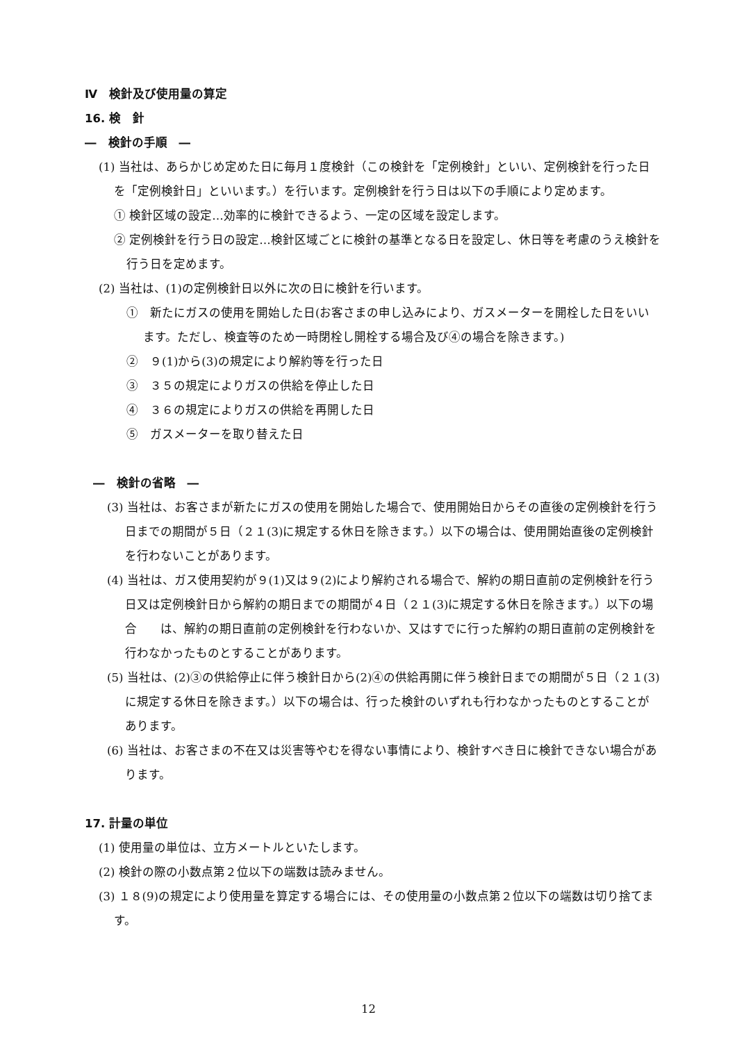Ⅳ　検針及び使用量の算定
16. 検　針
―　検針の手順　―
(1) 当社は、あらかじめ定めた日に毎月１度検針（この検針を「定例検針」といい、定例検針を行った日を「定例検針日」といいます。）を行います。定例検針を行う日は以下の手順により定めます。
① 検針区域の設定…効率的に検針できるよう、一定の区域を設定します。
② 定例検針を行う日の設定…検針区域ごとに検針の基準となる日を設定し、休日等を考慮のうえ検針を行う日を定めます。
(2) 当社は、(1)の定例検針日以外に次の日に検針を行います。
①　新たにガスの使用を開始した日(お客さまの申し込みにより、ガスメーターを開栓した日をいいます。ただし、検査等のため一時閉栓し開栓する場合及び④の場合を除きます。)
②　９(1)から(3)の規定により解約等を行った日
③　３５の規定によりガスの供給を停止した日
④　３６の規定によりガスの供給を再開した日
⑤　ガスメーターを取り替えた日
―　検針の省略　―
(3) 当社は、お客さまが新たにガスの使用を開始した場合で、使用開始日からその直後の定例検針を行う日までの期間が５日（２１(3)に規定する休日を除きます。）以下の場合は、使用開始直後の定例検針を行わないことがあります。
(4) 当社は、ガス使用契約が９(1)又は９(2)により解約される場合で、解約の期日直前の定例検針を行う日又は定例検針日から解約の期日までの期間が４日（２１(3)に規定する休日を除きます。）以下の場合　　は、解約の期日直前の定例検針を行わないか、又はすでに行った解約の期日直前の定例検針を行わなかったものとすることがあります。
(5) 当社は、(2)③の供給停止に伴う検針日から(2)④の供給再開に伴う検針日までの期間が５日（２１(3)に規定する休日を除きます。）以下の場合は、行った検針のいずれも行わなかったものとすることがあります。
(6) 当社は、お客さまの不在又は災害等やむを得ない事情により、検針すべき日に検針できない場合があります。
17. 計量の単位
(1) 使用量の単位は、立方メートルといたします。
(2) 検針の際の小数点第２位以下の端数は読みません。
(3) １８(9)の規定により使用量を算定する場合には、その使用量の小数点第２位以下の端数は切り捨てます。
12